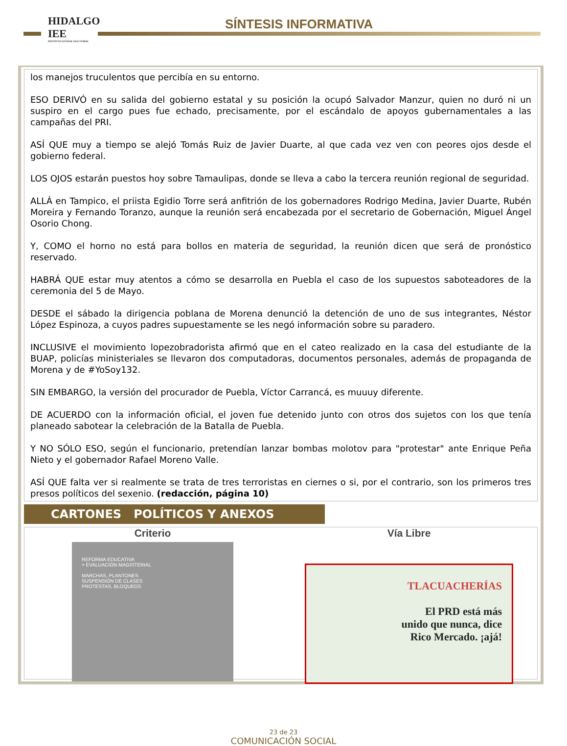HIDALGO IEE
INSTITUTO ESTATAL ELECTORAL
SÍNTESIS INFORMATIVA
los manejos truculentos que percibía en su entorno.
ESO DERIVÓ en su salida del gobierno estatal y su posición la ocupó Salvador Manzur, quien no duró ni un suspiro en el cargo pues fue echado, precisamente, por el escándalo de apoyos gubernamentales a las campañas del PRI.
ASÍ QUE muy a tiempo se alejó Tomás Ruiz de Javier Duarte, al que cada vez ven con peores ojos desde el gobierno federal.
LOS OJOS estarán puestos hoy sobre Tamaulipas, donde se lleva a cabo la tercera reunión regional de seguridad.
ALLÁ en Tampico, el priista Egidio Torre será anfitrión de los gobernadores Rodrigo Medina, Javier Duarte, Rubén Moreira y Fernando Toranzo, aunque la reunión será encabezada por el secretario de Gobernación, Miguel Ángel Osorio Chong.
Y, COMO el horno no está para bollos en materia de seguridad, la reunión dicen que será de pronóstico reservado.
HABRÁ QUE estar muy atentos a cómo se desarrolla en Puebla el caso de los supuestos saboteadores de la ceremonia del 5 de Mayo.
DESDE el sábado la dirigencia poblana de Morena denunció la detención de uno de sus integrantes, Néstor López Espinoza, a cuyos padres supuestamente se les negó información sobre su paradero.
INCLUSIVE el movimiento lopezobradorista afirmó que en el cateo realizado en la casa del estudiante de la BUAP, policías ministeriales se llevaron dos computadoras, documentos personales, además de propaganda de Morena y de #YoSoy132.
SIN EMBARGO, la versión del procurador de Puebla, Víctor Carrancá, es muuuy diferente.
DE ACUERDO con la información oficial, el joven fue detenido junto con otros dos sujetos con los que tenía planeado sabotear la celebración de la Batalla de Puebla.
Y NO SÓLO ESO, según el funcionario, pretendían lanzar bombas molotov para "protestar" ante Enrique Peña Nieto y el gobernador Rafael Moreno Valle.
ASÍ QUE falta ver si realmente se trata de tres terroristas en ciernes o si, por el contrario, son los primeros tres presos políticos del sexenio. (redacción, página 10)
CARTONES POLÍTICOS Y ANEXOS
Criterio
REFORMA EDUCATIVA
+ EVALUACIÓN MAGISTERIAL
MARCHAS, PLANTONES
SUSPENSIÓN DE CLASES
PROTESTAS, BLOQUEOS
Vía Libre
TLACUACHERÍAS
El PRD está más
unido que nunca, dice
Rico Mercado. ¡ajá!
23 de 23
COMUNICACIÓN SOCIAL